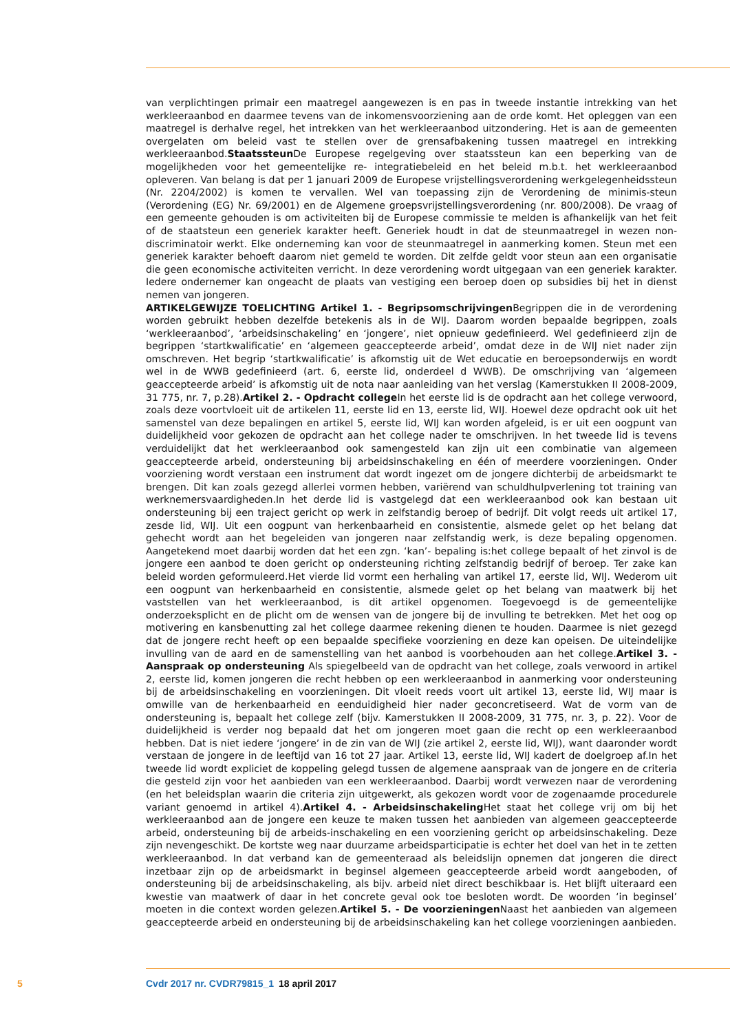van verplichtingen primair een maatregel aangewezen is en pas in tweede instantie intrekking van het werkleeraanbod en daarmee tevens van de inkomensvoorziening aan de orde komt. Het opleggen van een maatregel is derhalve regel, het intrekken van het werkleeraanbod uitzondering. Het is aan de gemeenten overgelaten om beleid vast te stellen over de grensafbakening tussen maatregel en intrekking werkleeraanbod.Staatssteun De Europese regelgeving over staatssteun kan een beperking van de mogelijkheden voor het gemeentelijke re- integratiebeleid en het beleid m.b.t. het werkleeraanbod opleveren. Van belang is dat per 1 januari 2009 de Europese vrijstellingsverordening werkgelegenheidssteun (Nr. 2204/2002) is komen te vervallen. Wel van toepassing zijn de Verordening de minimis-steun (Verordening (EG) Nr. 69/2001) en de Algemene groepsvrijstellingsverordening (nr. 800/2008). De vraag of een gemeente gehouden is om activiteiten bij de Europese commissie te melden is afhankelijk van het feit of de staatsteun een generiek karakter heeft. Generiek houdt in dat de steunmaatregel in wezen non-discriminatoir werkt. Elke onderneming kan voor de steunmaatregel in aanmerking komen. Steun met een generiek karakter behoeft daarom niet gemeld te worden. Dit zelfde geldt voor steun aan een organisatie die geen economische activiteiten verricht. In deze verordening wordt uitgegaan van een generiek karakter. Iedere ondernemer kan ongeacht de plaats van vestiging een beroep doen op subsidies bij het in dienst nemen van jongeren.
ARTIKELGEWIJZE TOELICHTING Artikel 1. - Begripsomschrijvingen Begrippen die in de verordening worden gebruikt hebben dezelfde betekenis als in de WIJ. Daarom worden bepaalde begrippen, zoals ‘werkleeraanbod’, ‘arbeidsinschakeling’ en ‘jongere’, niet opnieuw gedefinieerd. Wel gedefinieerd zijn de begrippen ‘startkwalificatie’ en ‘algemeen geaccepteerde arbeid’, omdat deze in de WIJ niet nader zijn omschreven. Het begrip ‘startkwalificatie’ is afkomstig uit de Wet educatie en beroepsonderwijs en wordt wel in de WWB gedefinieerd (art. 6, eerste lid, onderdeel d WWB). De omschrijving van ‘algemeen geaccepteerde arbeid’ is afkomstig uit de nota naar aanleiding van het verslag (Kamerstukken II 2008-2009, 31 775, nr. 7, p.28).Artikel 2. - Opdracht college In het eerste lid is de opdracht aan het college verwoord, zoals deze voortvloeit uit de artikelen 11, eerste lid en 13, eerste lid, WIJ. Hoewel deze opdracht ook uit het samenstel van deze bepalingen en artikel 5, eerste lid, WIJ kan worden afgeleid, is er uit een oogpunt van duidelijkheid voor gekozen de opdracht aan het college nader te omschrijven. In het tweede lid is tevens verduidelijkt dat het werkleeraanbod ook samengesteld kan zijn uit een combinatie van algemeen geaccepteerde arbeid, ondersteuning bij arbeidsinschakeling en één of meerdere voorzieningen. Onder voorziening wordt verstaan een instrument dat wordt ingezet om de jongere dichterbij de arbeidsmarkt te brengen. Dit kan zoals gezegd allerlei vormen hebben, variërend van schuldhulpverlening tot training van werknemersvaardigheden.In het derde lid is vastgelegd dat een werkleeraanbod ook kan bestaan uit ondersteuning bij een traject gericht op werk in zelfstandig beroep of bedrijf. Dit volgt reeds uit artikel 17, zesde lid, WIJ. Uit een oogpunt van herkenbaarheid en consistentie, alsmede gelet op het belang dat gehecht wordt aan het begeleiden van jongeren naar zelfstandig werk, is deze bepaling opgenomen. Aangetekend moet daarbij worden dat het een zgn. ‘kan’- bepaling is:het college bepaalt of het zinvol is de jongere een aanbod te doen gericht op ondersteuning richting zelfstandig bedrijf of beroep. Ter zake kan beleid worden geformuleerd.Het vierde lid vormt een herhaling van artikel 17, eerste lid, WIJ. Wederom uit een oogpunt van herkenbaarheid en consistentie, alsmede gelet op het belang van maatwerk bij het vaststellen van het werkleeraanbod, is dit artikel opgenomen. Toegevoegd is de gemeentelijke onderzoeksplicht en de plicht om de wensen van de jongere bij de invulling te betrekken. Met het oog op motivering en kansbenutting zal het college daarmee rekening dienen te houden. Daarmee is niet gezegd dat de jongere recht heeft op een bepaalde specifieke voorziening en deze kan opeisen. De uiteindelijke invulling van de aard en de samenstelling van het aanbod is voorbehouden aan het college.Artikel 3. - Aanspraak op ondersteuning Als spiegelbeeld van de opdracht van het college, zoals verwoord in artikel 2, eerste lid, komen jongeren die recht hebben op een werkleeraanbod in aanmerking voor ondersteuning bij de arbeidsinschakeling en voorzieningen. Dit vloeit reeds voort uit artikel 13, eerste lid, WIJ maar is omwille van de herkenbaarheid en eenduidigheid hier nader geconcretiseerd. Wat de vorm van de ondersteuning is, bepaalt het college zelf (bijv. Kamerstukken II 2008-2009, 31 775, nr. 3, p. 22). Voor de duidelijkheid is verder nog bepaald dat het om jongeren moet gaan die recht op een werkleeraanbod hebben. Dat is niet iedere ‘jongere’ in de zin van de WIJ (zie artikel 2, eerste lid, WIJ), want daaronder wordt verstaan de jongere in de leeftijd van 16 tot 27 jaar. Artikel 13, eerste lid, WIJ kadert de doelgroep af.In het tweede lid wordt expliciet de koppeling gelegd tussen de algemene aanspraak van de jongere en de criteria die gesteld zijn voor het aanbieden van een werkleeraanbod. Daarbij wordt verwezen naar de verordening (en het beleidsplan waarin die criteria zijn uitgewerkt, als gekozen wordt voor de zogenaamde procedurele variant genoemd in artikel 4).Artikel 4. - Arbeidsinschakeling Het staat het college vrij om bij het werkleeraanbod aan de jongere een keuze te maken tussen het aanbieden van algemeen geaccepteerde arbeid, ondersteuning bij de arbeids-inschakeling en een voorziening gericht op arbeidsinschakeling. Deze zijn nevengeschikt. De kortste weg naar duurzame arbeidsparticipatie is echter het doel van het in te zetten werkleeraanbod. In dat verband kan de gemeenteraad als beleidslijn opnemen dat jongeren die direct inzetbaar zijn op de arbeidsmarkt in beginsel algemeen geaccepteerde arbeid wordt aangeboden, of ondersteuning bij de arbeidsinschakeling, als bijv. arbeid niet direct beschikbaar is. Het blijft uiteraard een kwestie van maatwerk of daar in het concrete geval ook toe besloten wordt. De woorden ‘in beginsel’ moeten in die context worden gelezen.Artikel 5. - De voorzieningen Naast het aanbieden van algemeen geaccepteerde arbeid en ondersteuning bij de arbeidsinschakeling kan het college voorzieningen aanbieden.
5 Cvdr 2017 nr. CVDR79815_1 18 april 2017